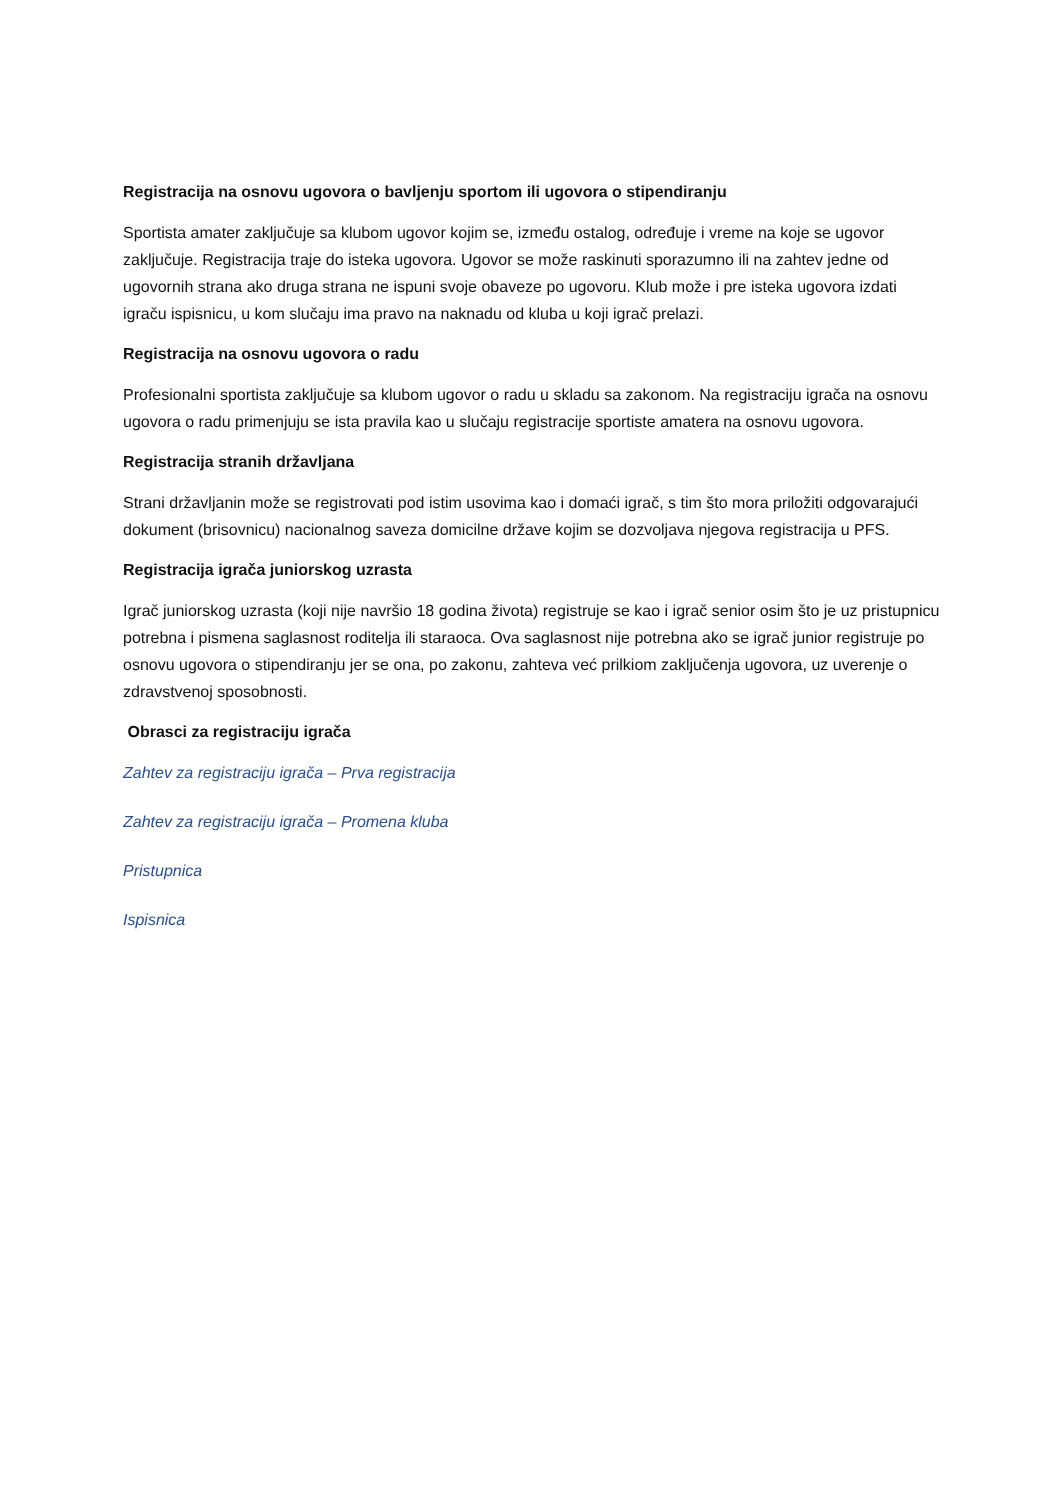Registracija na osnovu ugovora o bavljenju sportom ili ugovora o stipendiranju
Sportista amater zaključuje sa klubom ugovor kojim se, između ostalog, određuje i vreme na koje se ugovor zaključuje. Registracija traje do isteka ugovora. Ugovor se može raskinuti sporazumno ili na zahtev jedne od ugovornih strana ako druga strana ne ispuni svoje obaveze po ugovoru. Klub može i pre isteka ugovora izdati igraču ispisnicu, u kom slučaju ima pravo na naknadu od kluba u koji igrač prelazi.
Registracija na osnovu ugovora o radu
Profesionalni sportista zaključuje sa klubom ugovor o radu u skladu sa zakonom. Na registraciju igrača na osnovu ugovora o radu primenjuju se ista pravila kao u slučaju registracije sportiste amatera na osnovu ugovora.
Registracija stranih državljana
Strani državljanin može se registrovati pod istim usovima kao i domaći igrač, s tim što mora priložiti odgovarajući dokument (brisovnicu) nacionalnog saveza domicilne države kojim se dozvoljava njegova registracija u PFS.
Registracija igrača juniorskog uzrasta
Igrač juniorskog uzrasta (koji nije navršio 18 godina života) registruje se kao i igrač senior osim što je uz pristupnicu potrebna i pismena saglasnost roditelja ili staraoca. Ova saglasnost nije potrebna ako se igrač junior registruje po osnovu ugovora o stipendiranju jer se ona, po zakonu, zahteva već prilkiom zaključenja ugovora, uz uverenje o zdravstvenoj sposobnosti.
Obrasci za registraciju igrača
Zahtev za registraciju igrača – Prva registracija
Zahtev za registraciju igrača – Promena kluba
Pristupnica
Ispisnica